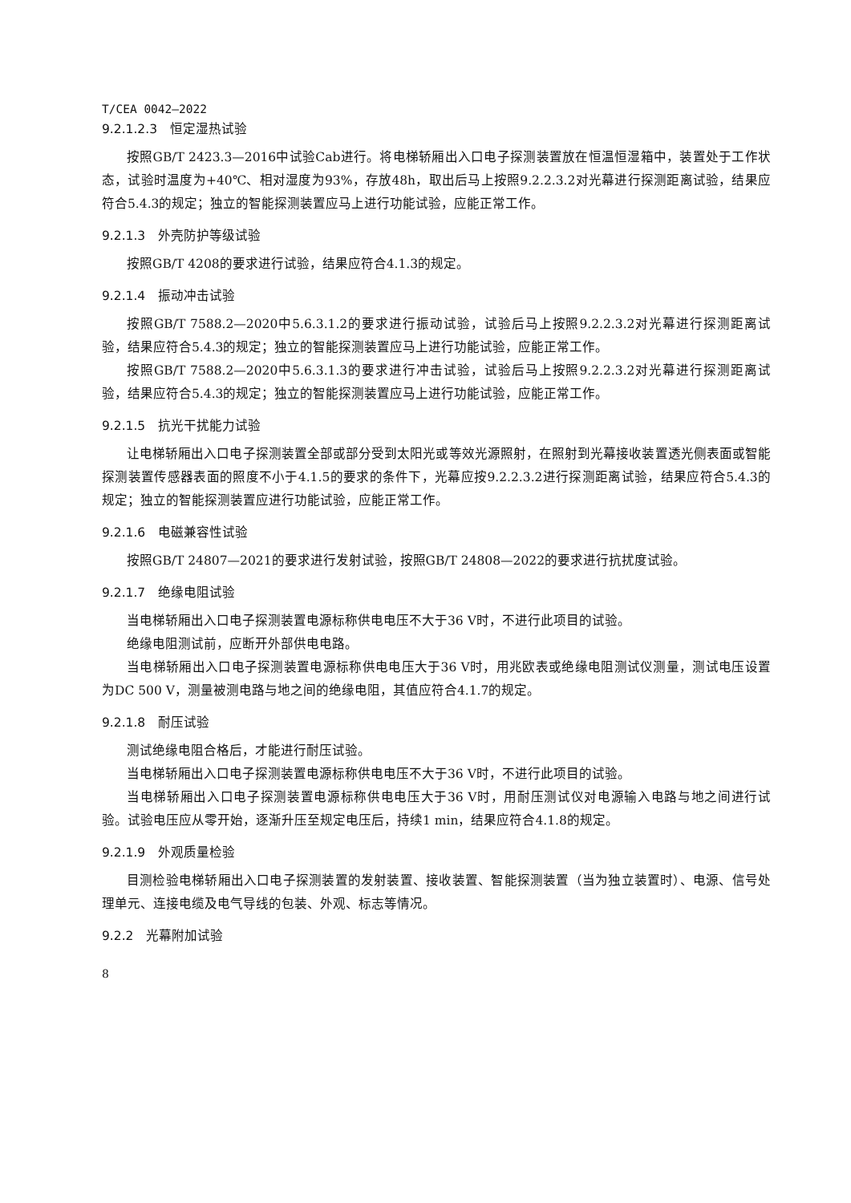T/CEA 0042—2022
9.2.1.2.3　恒定湿热试验
按照GB/T 2423.3—2016中试验Cab进行。将电梯轿厢出入口电子探测装置放在恒温恒湿箱中，装置处于工作状态，试验时温度为+40℃、相对湿度为93%，存放48h，取出后马上按照9.2.2.3.2对光幕进行探测距离试验，结果应符合5.4.3的规定；独立的智能探测装置应马上进行功能试验，应能正常工作。
9.2.1.3　外壳防护等级试验
按照GB/T 4208的要求进行试验，结果应符合4.1.3的规定。
9.2.1.4　振动冲击试验
按照GB/T 7588.2—2020中5.6.3.1.2的要求进行振动试验，试验后马上按照9.2.2.3.2对光幕进行探测距离试验，结果应符合5.4.3的规定；独立的智能探测装置应马上进行功能试验，应能正常工作。
按照GB/T 7588.2—2020中5.6.3.1.3的要求进行冲击试验，试验后马上按照9.2.2.3.2对光幕进行探测距离试验，结果应符合5.4.3的规定；独立的智能探测装置应马上进行功能试验，应能正常工作。
9.2.1.5　抗光干扰能力试验
让电梯轿厢出入口电子探测装置全部或部分受到太阳光或等效光源照射，在照射到光幕接收装置透光侧表面或智能探测装置传感器表面的照度不小于4.1.5的要求的条件下，光幕应按9.2.2.3.2进行探测距离试验，结果应符合5.4.3的规定；独立的智能探测装置应进行功能试验，应能正常工作。
9.2.1.6　电磁兼容性试验
按照GB/T 24807—2021的要求进行发射试验，按照GB/T 24808—2022的要求进行抗扰度试验。
9.2.1.7　绝缘电阻试验
当电梯轿厢出入口电子探测装置电源标称供电电压不大于36 V时，不进行此项目的试验。
绝缘电阻测试前，应断开外部供电电路。
当电梯轿厢出入口电子探测装置电源标称供电电压大于36 V时，用兆欧表或绝缘电阻测试仪测量，测试电压设置为DC 500 V，测量被测电路与地之间的绝缘电阻，其值应符合4.1.7的规定。
9.2.1.8　耐压试验
测试绝缘电阻合格后，才能进行耐压试验。
当电梯轿厢出入口电子探测装置电源标称供电电压不大于36 V时，不进行此项目的试验。
当电梯轿厢出入口电子探测装置电源标称供电电压大于36 V时，用耐压测试仪对电源输入电路与地之间进行试验。试验电压应从零开始，逐渐升压至规定电压后，持续1 min，结果应符合4.1.8的规定。
9.2.1.9　外观质量检验
目测检验电梯轿厢出入口电子探测装置的发射装置、接收装置、智能探测装置（当为独立装置时）、电源、信号处理单元、连接电缆及电气导线的包装、外观、标志等情况。
9.2.2　光幕附加试验
8